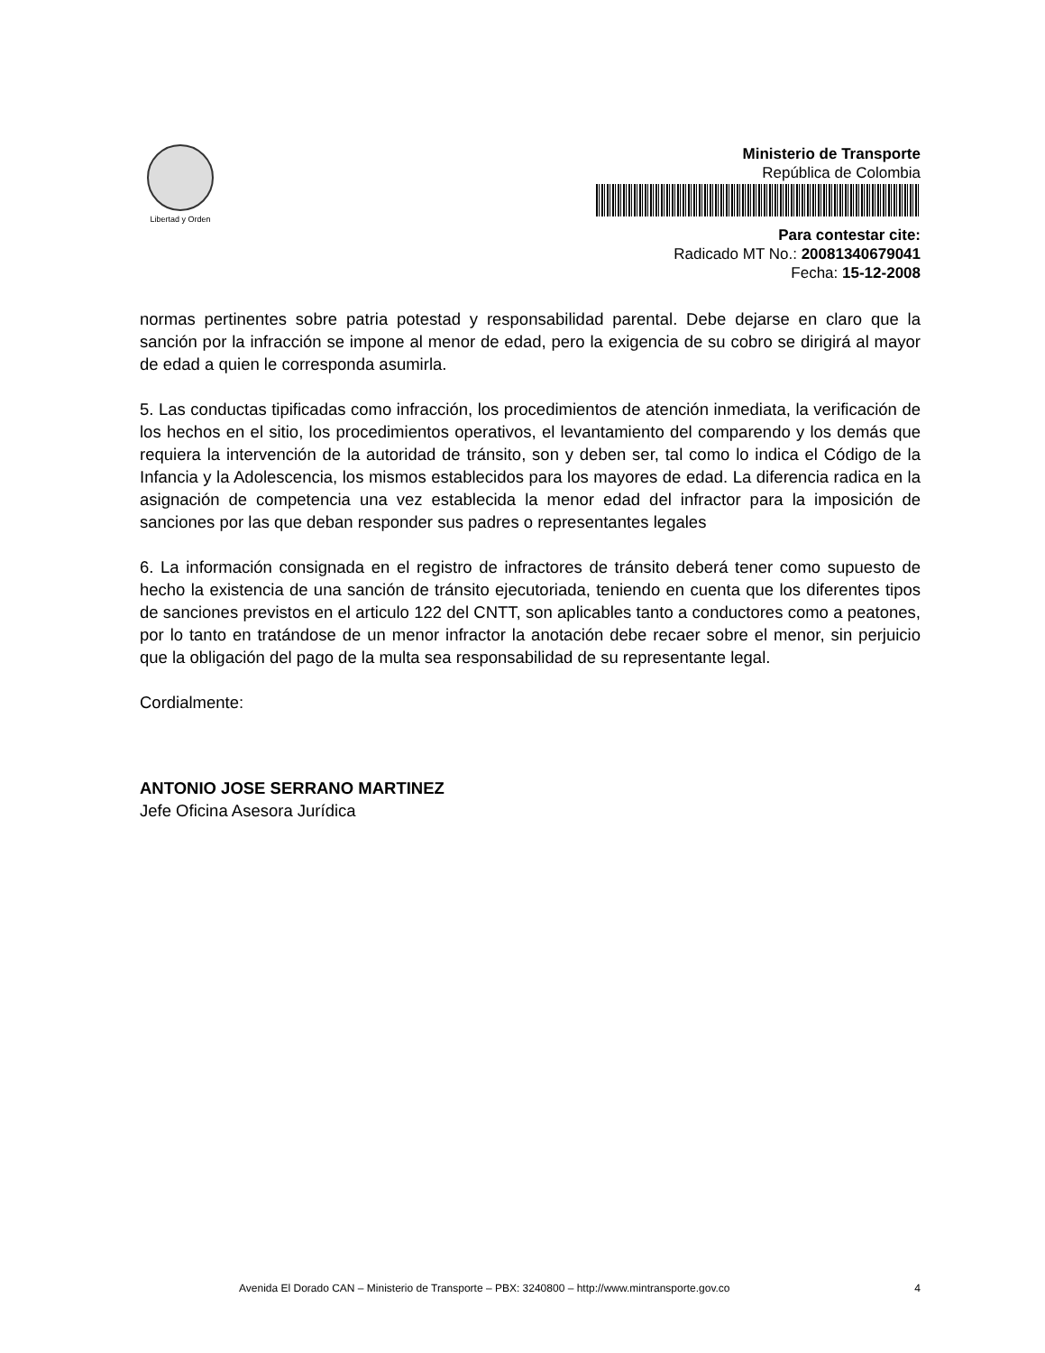Libertad y Orden
Ministerio de Transporte
República de Colombia
Para contestar cite:
Radicado MT No.: 20081340679041
Fecha: 15-12-2008
normas pertinentes sobre patria potestad y responsabilidad parental. Debe dejarse en claro que la sanción por la infracción se impone al menor de edad, pero la exigencia de su cobro se dirigirá al mayor de edad a quien le corresponda asumirla.
5. Las conductas tipificadas como infracción, los procedimientos de atención inmediata, la verificación de los hechos en el sitio, los procedimientos operativos, el levantamiento del comparendo y los demás que requiera la intervención de la autoridad de tránsito, son y deben ser, tal como lo indica el Código de la Infancia y la Adolescencia, los mismos establecidos para los mayores de edad. La diferencia radica en la asignación de competencia una vez establecida la menor edad del infractor para la imposición de sanciones por las que deban responder sus padres o representantes legales
6. La información consignada en el registro de infractores de tránsito deberá tener como supuesto de hecho la existencia de una sanción de tránsito ejecutoriada, teniendo en cuenta que los diferentes tipos de sanciones previstos en el articulo 122 del CNTT, son aplicables tanto a conductores como a peatones, por lo tanto en tratándose de un menor infractor la anotación debe recaer sobre el menor, sin perjuicio que la obligación del pago de la multa sea responsabilidad de su representante legal.
Cordialmente:
ANTONIO JOSE SERRANO MARTINEZ
Jefe Oficina Asesora Jurídica
Avenida El Dorado CAN – Ministerio de Transporte – PBX: 3240800 – http://www.mintransporte.gov.co 4